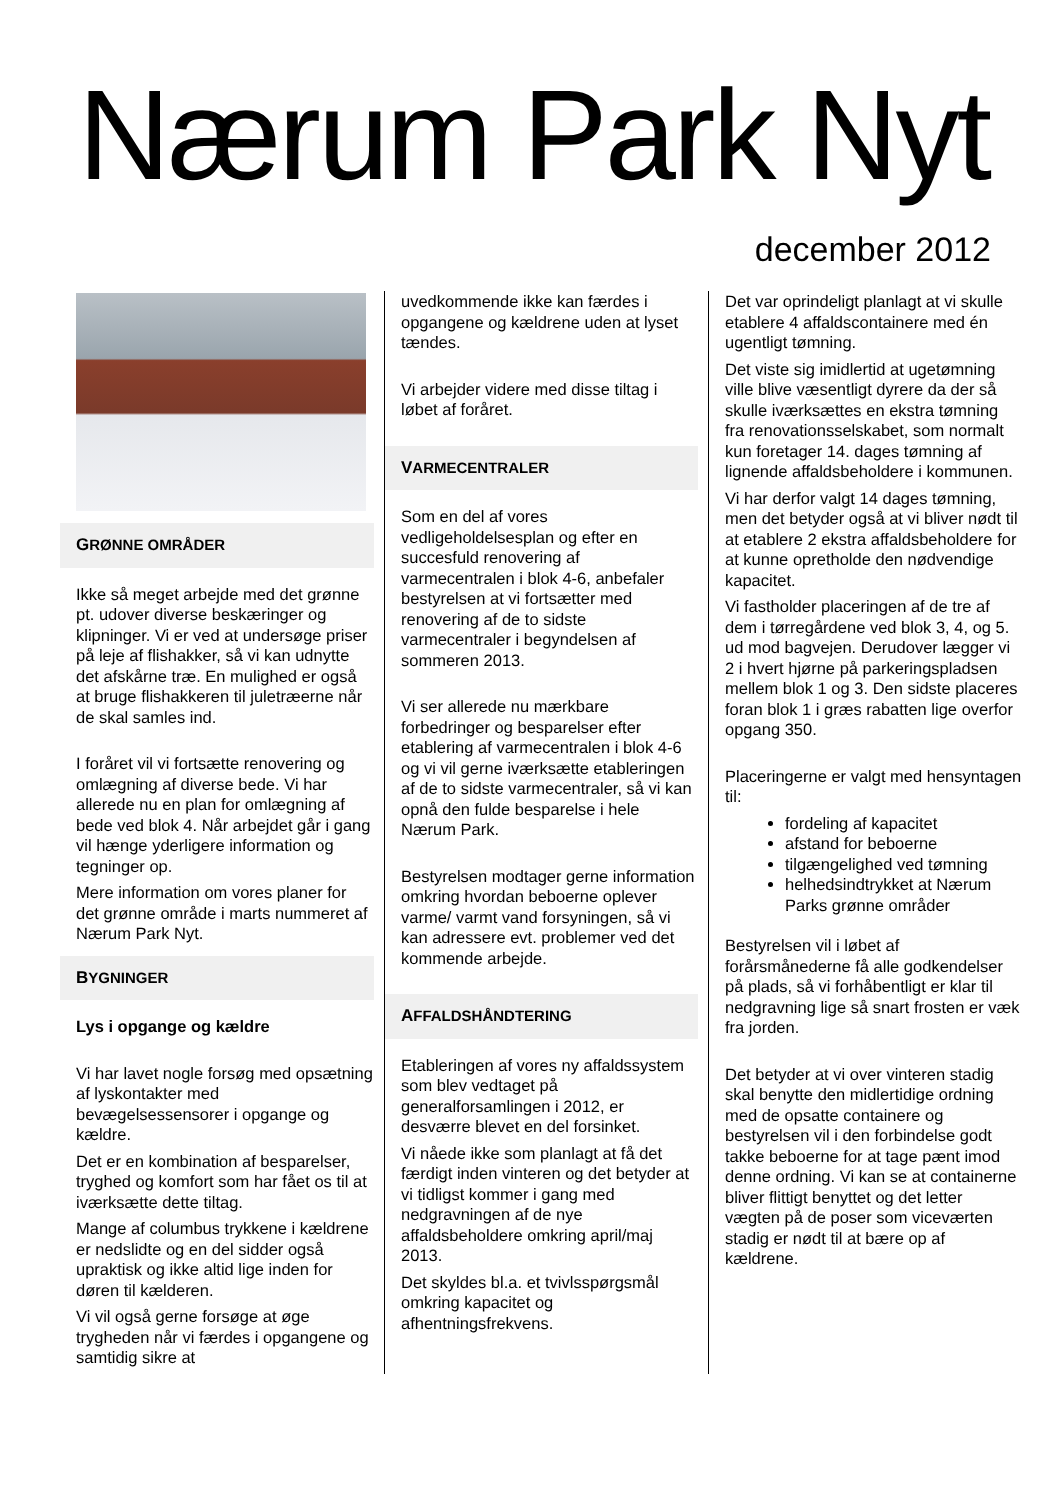Nærum Park Nyt
december 2012
GRØNNE OMRÅDER
Ikke så meget arbejde med det grønne pt. udover diverse beskæringer og klipninger. Vi er ved at undersøge priser på leje af flishakker, så vi kan udnytte det afskårne træ. En mulighed er også at bruge flishakkeren til juletræerne når de skal samles ind.
I foråret vil vi fortsætte renovering og omlægning af diverse bede. Vi har allerede nu en plan for omlægning af bede ved blok 4. Når arbejdet går i gang vil hænge yderligere information og tegninger op.
Mere information om vores planer for det grønne område i marts nummeret af Nærum Park Nyt.
BYGNINGER
Lys i opgange og kældre
Vi har lavet nogle forsøg med opsætning af lyskontakter med bevægelsessensorer i opgange og kældre.
Det er en kombination af besparelser, tryghed og komfort som har fået os til at iværksætte dette tiltag.
Mange af columbus trykkene i kældrene er nedslidte og en del sidder også upraktisk og ikke altid lige inden for døren til kælderen.
Vi vil også gerne forsøge at øge trygheden når vi færdes i opgangene og samtidig sikre at
uvedkommende ikke kan færdes i opgangene og kældrene uden at lyset tændes.
Vi arbejder videre med disse tiltag i løbet af foråret.
VARMECENTRALER
Som en del af vores vedligeholdelsesplan og efter en succesfuld renovering af varmecentralen i blok 4-6, anbefaler bestyrelsen at vi fortsætter med renovering af de to sidste varmecentraler i begyndelsen af sommeren 2013.
Vi ser allerede nu mærkbare forbedringer og besparelser efter etablering af varmecentralen i blok 4-6 og vi vil gerne iværksætte etableringen af de to sidste varmecentraler, så vi kan opnå den fulde besparelse i hele Nærum Park.
Bestyrelsen modtager gerne information omkring hvordan beboerne oplever varme/ varmt vand forsyningen, så vi kan adressere evt. problemer ved det kommende arbejde.
AFFALDSHÅNDTERING
Etableringen af vores ny affaldssystem som blev vedtaget på generalforsamlingen i 2012, er desværre blevet en del forsinket.
Vi nåede ikke som planlagt at få det færdigt inden vinteren og det betyder at vi tidligst kommer i gang med nedgravningen af de nye affaldsbeholdere omkring april/maj 2013.
Det skyldes bl.a. et tvivlsspørgsmål omkring kapacitet og afhentningsfrekvens.
Det var oprindeligt planlagt at vi skulle etablere 4 affaldscontainere med én ugentligt tømning.
Det viste sig imidlertid at ugetømning ville blive væsentligt dyrere da der så skulle iværksættes en ekstra tømning fra renovationsselskabet, som normalt kun foretager 14. dages tømning af lignende affaldsbeholdere i kommunen.
Vi har derfor valgt 14 dages tømning, men det betyder også at vi bliver nødt til at etablere 2 ekstra affaldsbeholdere for at kunne opretholde den nødvendige kapacitet.
Vi fastholder placeringen af de tre af dem i tørregårdene ved blok 3, 4, og 5. ud mod bagvejen. Derudover lægger vi 2 i hvert hjørne på parkeringspladsen mellem blok 1 og 3. Den sidste placeres foran blok 1 i græs rabatten lige overfor opgang 350.
Placeringerne er valgt med hensyntagen til:
fordeling af kapacitet
afstand for beboerne
tilgængelighed ved tømning
helhedsindtrykket at Nærum Parks grønne områder
Bestyrelsen vil i løbet af forårsmånederne få alle godkendelser på plads, så vi forhåbentligt er klar til nedgravning lige så snart frosten er væk fra jorden.
Det betyder at vi over vinteren stadig skal benytte den midlertidige ordning med de opsatte containere og bestyrelsen vil i den forbindelse godt takke beboerne for at tage pænt imod denne ordning. Vi kan se at containerne bliver flittigt benyttet og det letter vægten på de poser som viceværten stadig er nødt til at bære op af kældrene.